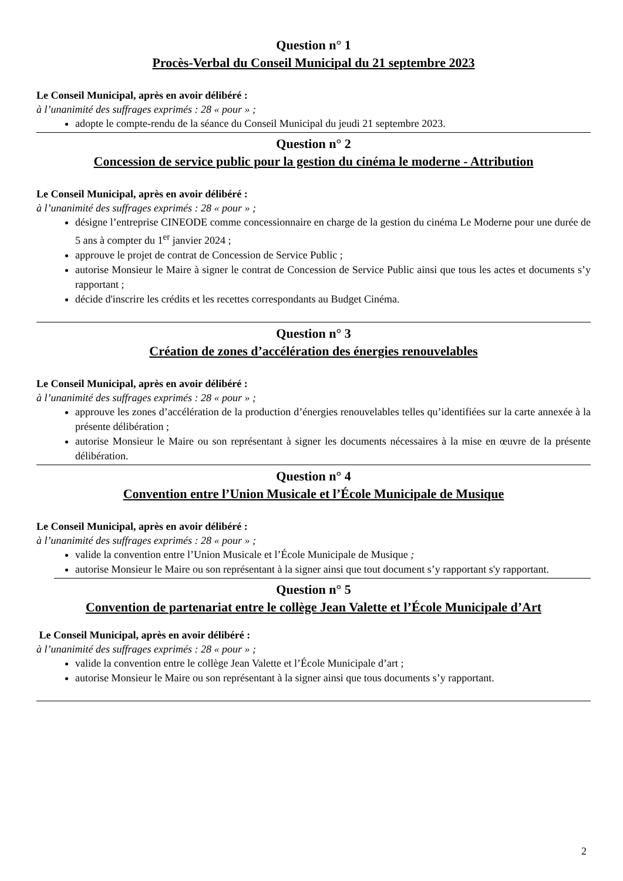Question n° 1
Procès-Verbal du Conseil Municipal du 21 septembre 2023
Le Conseil Municipal, après en avoir délibéré :
à l’unanimité des suffrages exprimés : 28 « pour » ;
adopte le compte-rendu de la séance du Conseil Municipal du jeudi 21 septembre 2023.
Question n° 2
Concession de service public pour la gestion du cinéma le moderne - Attribution
Le Conseil Municipal, après en avoir délibéré :
à l’unanimité des suffrages exprimés : 28 « pour » ;
désigne l’entreprise CINEODE comme concessionnaire en charge de la gestion du cinéma Le Moderne pour une durée de 5 ans à compter du 1<sup>er</sup> janvier 2024 ;
approuve le projet de contrat de Concession de Service Public ;
autorise Monsieur le Maire à signer le contrat de Concession de Service Public ainsi que tous les actes et documents s’y rapportant ;
décide d'inscrire les crédits et les recettes correspondants au Budget Cinéma.
Question n° 3
Création de zones d’accélération des énergies renouvelables
Le Conseil Municipal, après en avoir délibéré :
à l’unanimité des suffrages exprimés : 28 « pour » ;
approuve les zones d’accélération de la production d’énergies renouvelables telles qu’identifiées sur la carte annexée à la présente délibération ;
autorise Monsieur le Maire ou son représentant à signer les documents nécessaires à la mise en œuvre de la présente délibération.
Question n° 4
Convention entre l’Union Musicale et l’École Municipale de Musique
Le Conseil Municipal, après en avoir délibéré :
à l’unanimité des suffrages exprimés : 28 « pour » ;
valide la convention entre l’Union Musicale et l’École Municipale de Musique ;
autorise Monsieur le Maire ou son représentant à la signer ainsi que tout document s’y rapportant s'y rapportant.
Question n° 5
Convention de partenariat entre le collège Jean Valette et l’École Municipale d’Art
Le Conseil Municipal, après en avoir délibéré :
à l’unanimité des suffrages exprimés : 28 « pour » ;
valide la convention entre le collège Jean Valette et l’École Municipale d’art ;
autorise Monsieur le Maire ou son représentant à la signer ainsi que tous documents s’y rapportant.
2